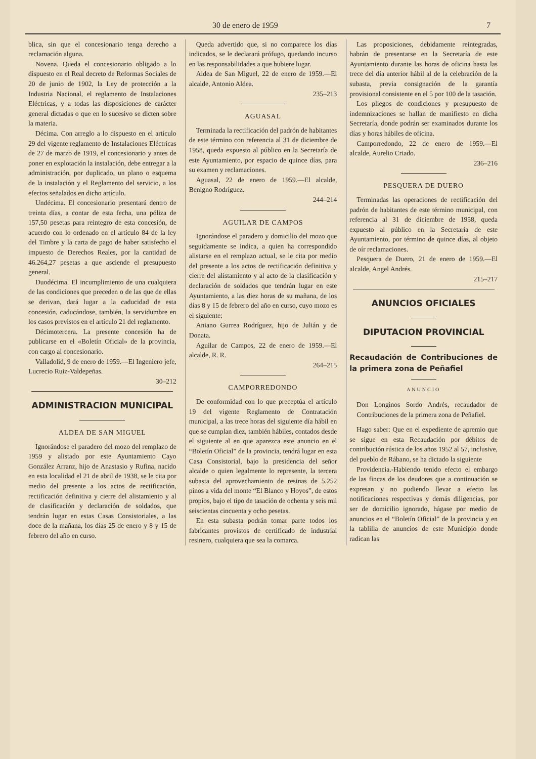30 de enero de 1959 7
blica, sin que el concesionario tenga derecho a reclamación alguna.
Novena. Queda el concesionario obligado a lo dispuesto en el Real decreto de Reformas Sociales de 20 de junio de 1902, la Ley de protección a la Industria Nacional, el reglamento de Instalaciones Eléctricas, y a todas las disposiciones de carácter general dictadas o que en lo sucesivo se dicten sobre la materia.
Décima. Con arreglo a lo dispuesto en el artículo 29 del vigente reglamento de Instalaciones Eléctricas de 27 de marzo de 1919, el concesionario y antes de poner en explotación la instalación, debe entregar a la administración, por duplicado, un plano o esquema de la instalación y el Reglamento del servicio, a los efectos señalados en dicho artículo.
Undécima. El concesionario presentará dentro de treinta días, a contar de esta fecha, una póliza de 157,50 pesetas para reintegro de esta concesión, de acuerdo con lo ordenado en el artículo 84 de la ley del Timbre y la carta de pago de haber satisfecho el impuesto de Derechos Reales, por la cantidad de 46.264,27 pesetas a que asciende el presupuesto general.
Duodécima. El incumplimiento de una cualquiera de las condiciones que preceden o de las que de ellas se derivan, dará lugar a la caducidad de esta concesión, caducándose, también, la servidumbre en los casos previstos en el artículo 21 del reglamento.
Décimotercera. La presente concesión ha de publicarse en el «Boletín Oficial» de la provincia, con cargo al concesionario.
Valladolid, 9 de enero de 1959.—El Ingeniero jefe, Lucrecio Ruiz-Valdepeñas.
30–212
ADMINISTRACION MUNICIPAL
ALDEA DE SAN MIGUEL
Ignorándose el paradero del mozo del remplazo de 1959 y alistado por este Ayuntamiento Cayo González Arranz, hijo de Anastasio y Rufina, nacido en esta localidad el 21 de abril de 1938, se le cita por medio del presente a los actos de rectificación, rectificación definitiva y cierre del alistamiento y al de clasificación y declaración de soldados, que tendrán lugar en estas Casas Consistoriales, a las doce de la mañana, los días 25 de enero y 8 y 15 de febrero del año en curso.
Queda advertido que, si no comparece los días indicados, se le declarará prófugo, quedando incurso en las responsabilidades a que hubiere lugar.
Aldea de San Miguel, 22 de enero de 1959.—El alcalde, Antonio Aldea.
235–213
AGUASAL
Terminada la rectificación del padrón de habitantes de este término con referencia al 31 de diciembre de 1958, queda expuesto al público en la Secretaría de este Ayuntamiento, por espacio de quince días, para su examen y reclamaciones.
Aguasal, 22 de enero de 1959.—El alcalde, Benigno Rodríguez.
244–214
AGUILAR DE CAMPOS
Ignorándose el paradero y domicilio del mozo que seguidamente se indica, a quien ha correspondido alistarse en el remplazo actual, se le cita por medio del presente a los actos de rectificación definitiva y cierre del alistamiento y al acto de la clasificación y declaración de soldados que tendrán lugar en este Ayuntamiento, a las diez horas de su mañana, de los días 8 y 15 de febrero del año en curso, cuyo mozo es el siguiente:
Aniano Gurrea Rodríguez, hijo de Julián y de Donata.
Aguilar de Campos, 22 de enero de 1959.—El alcalde, R. R.
264–215
CAMPORREDONDO
De conformidad con lo que preceptúa el artículo 19 del vigente Reglamento de Contratación municipal, a las trece horas del siguiente día hábil en que se cumplan diez, también hábiles, contados desde el siguiente al en que aparezca este anuncio en el “Boletín Oficial” de la provincia, tendrá lugar en esta Casa Consistorial, bajo la presidencia del señor alcalde o quien legalmente lo represente, la tercera subasta del aprovechamiento de resinas de 5.252 pinos a vida del monte “El Blanco y Hoyos”, de estos propios, bajo el tipo de tasación de ochenta y seis mil seiscientas cincuenta y ocho pesetas.
En esta subasta podrán tomar parte todos los fabricantes provistos de certificado de industrial resinero, cualquiera que sea la comarca.
Las proposiciones, debidamente reintegradas, habrán de presentarse en la Secretaría de este Ayuntamiento durante las horas de oficina hasta las trece del día anterior hábil al de la celebración de la subasta, previa consignación de la garantía provisional consistente en el 5 por 100 de la tasación.
Los pliegos de condiciones y presupuesto de indemnizaciones se hallan de manifiesto en dicha Secretaría, donde podrán ser examinados durante los días y horas hábiles de oficina.
Camporredondo, 22 de enero de 1959.—El alcalde, Aurelio Criado.
236–216
PESQUERA DE DUERO
Terminadas las operaciones de rectificación del padrón de habitantes de este término municipal, con referencia al 31 de diciembre de 1958, queda expuesto al público en la Secretaría de este Ayuntamiento, por término de quince días, al objeto de oír reclamaciones.
Pesquera de Duero, 21 de enero de 1959.—El alcalde, Angel Andrés.
215–217
ANUNCIOS OFICIALES
DIPUTACION PROVINCIAL
Recaudación de Contribuciones de la primera zona de Peñafiel
ANUNCIO
Don Longinos Sordo Andrés, recaudador de Contribuciones de la primera zona de Peñafiel.
Hago saber: Que en el expediente de apremio que se sigue en esta Recaudación por débitos de contribución rústica de los años 1952 al 57, inclusive, del pueblo de Rábano, se ha dictado la siguiente
Providencia.-Habiendo tenido efecto el embargo de las fincas de los deudores que a continuación se expresan y no pudiendo llevar a efecto las notificaciones respectivas y demás diligencias, por ser de domicilio ignorado, hágase por medio de anuncios en el “Boletín Oficial” de la provincia y en la tablilla de anuncios de este Municipio donde radican las